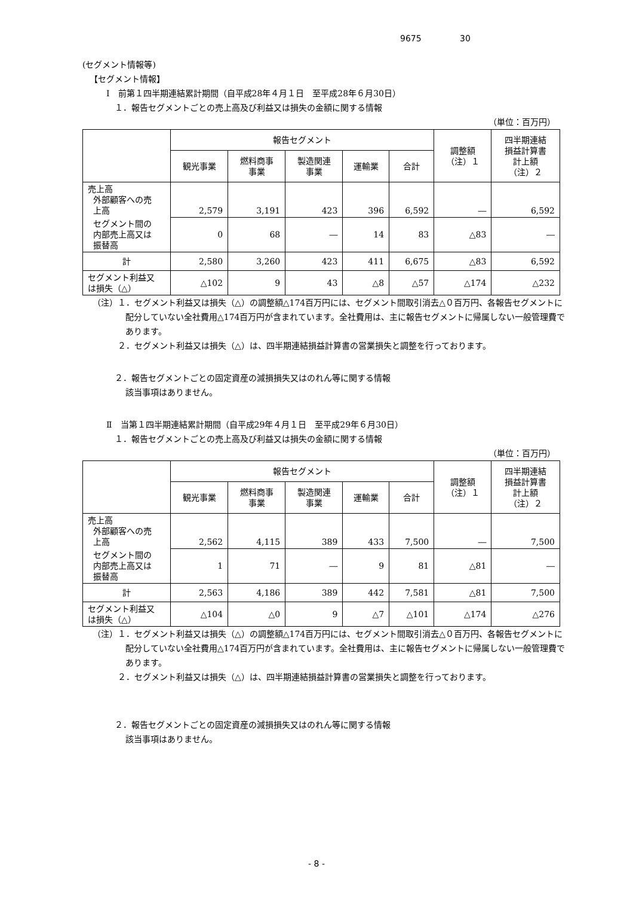9675 30
(セグメント情報等)
【セグメント情報】
Ⅰ　前第１四半期連結累計期間（自平成28年４月１日　至平成28年６月30日）
１．報告セグメントごとの売上高及び利益又は損失の金額に関する情報
（単位：百万円）
| | 報告セグメント | | | | | 調整額 （注）１ | 四半期連結 損益計算書 計上額 （注）２ |
| --- | --- | --- | --- | --- | --- | --- | --- |
| | 観光事業 | 燃料商事 事業 | 製造関連 事業 | 運輸業 | 合計 | | |
| 売上高 外部顧客への売 上高 | 2,579 | 3,191 | 423 | 396 | 6,592 | ― | 6,592 |
| セグメント間の 内部売上高又は 振替高 | 0 | 68 | ― | 14 | 83 | △83 | ― |
| 計 | 2,580 | 3,260 | 423 | 411 | 6,675 | △83 | 6,592 |
| セグメント利益又 は損失（△） | △102 | 9 | 43 | △8 | △57 | △174 | △232 |
（注）１．セグメント利益又は損失（△）の調整額△174百万円には、セグメント間取引消去△０百万円、各報告セグメントに配分していない全社費用△174百万円が含まれています。全社費用は、主に報告セグメントに帰属しない一般管理費であります。
　　　２．セグメント利益又は損失（△）は、四半期連結損益計算書の営業損失と調整を行っております。
２．報告セグメントごとの固定資産の減損損失又はのれん等に関する情報
該当事項はありません。
Ⅱ　当第１四半期連結累計期間（自平成29年４月１日　至平成29年６月30日）
１．報告セグメントごとの売上高及び利益又は損失の金額に関する情報
（単位：百万円）
| | 報告セグメント | | | | | 調整額 （注）１ | 四半期連結 損益計算書 計上額 （注）２ |
| --- | --- | --- | --- | --- | --- | --- | --- |
| | 観光事業 | 燃料商事 事業 | 製造関連 事業 | 運輸業 | 合計 | | |
| 売上高 外部顧客への売 上高 | 2,562 | 4,115 | 389 | 433 | 7,500 | ― | 7,500 |
| セグメント間の 内部売上高又は 振替高 | 1 | 71 | ― | 9 | 81 | △81 | ― |
| 計 | 2,563 | 4,186 | 389 | 442 | 7,581 | △81 | 7,500 |
| セグメント利益又 は損失（△） | △104 | △0 | 9 | △7 | △101 | △174 | △276 |
（注）１．セグメント利益又は損失（△）の調整額△174百万円には、セグメント間取引消去△０百万円、各報告セグメントに配分していない全社費用△174百万円が含まれています。全社費用は、主に報告セグメントに帰属しない一般管理費であります。
　　　２．セグメント利益又は損失（△）は、四半期連結損益計算書の営業損失と調整を行っております。
２．報告セグメントごとの固定資産の減損損失又はのれん等に関する情報
該当事項はありません。
- 8 -